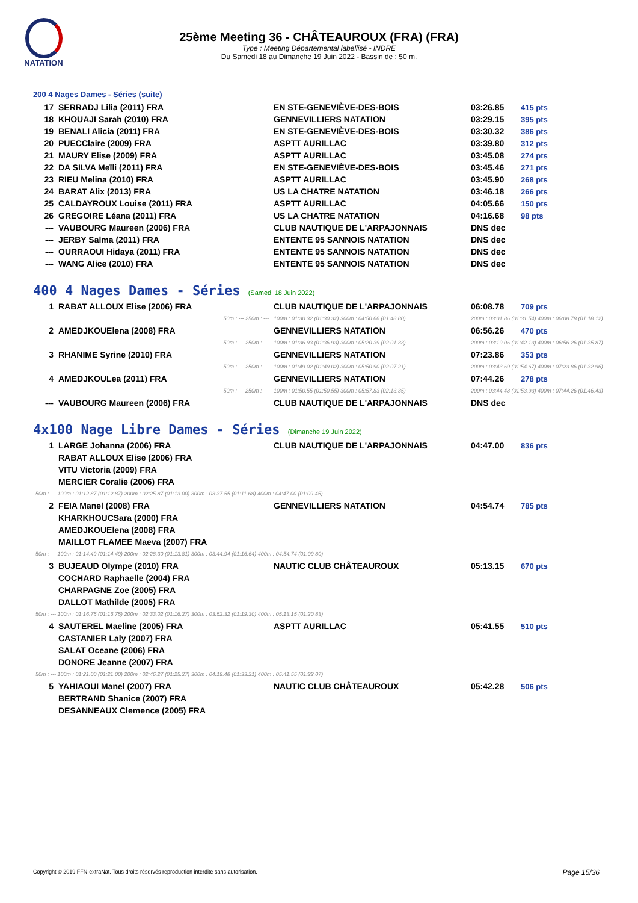NATATION
25ème Meeting 36 - CHÂTEAUROUX (FRA) (FRA)
Type : Meeting Départemental labellisé - INDRE
Du Samedi 18 au Dimanche 19 Juin 2022 - Bassin de : 50 m.
200 4 Nages Dames - Séries (suite)
| 17 | SERRADJ Lilia (2011) FRA | EN STE-GENEVIÈVE-DES-BOIS | 03:26.85 | 415 pts |
| 18 | KHOUAJI Sarah (2010) FRA | GENNEVILLIERS NATATION | 03:29.15 | 395 pts |
| 19 | BENALI Alicia (2011) FRA | EN STE-GENEVIÈVE-DES-BOIS | 03:30.32 | 386 pts |
| 20 | PUECClaire (2009) FRA | ASPTT AURILLAC | 03:39.80 | 312 pts |
| 21 | MAURY Elise (2009) FRA | ASPTT AURILLAC | 03:45.08 | 274 pts |
| 22 | DA SILVA Meïli (2011) FRA | EN STE-GENEVIÈVE-DES-BOIS | 03:45.46 | 271 pts |
| 23 | RIEU Melina (2010) FRA | ASPTT AURILLAC | 03:45.90 | 268 pts |
| 24 | BARAT Alix (2013) FRA | US LA CHATRE NATATION | 03:46.18 | 266 pts |
| 25 | CALDAYROUX Louise (2011) FRA | ASPTT AURILLAC | 04:05.66 | 150 pts |
| 26 | GREGOIRE Léana (2011) FRA | US LA CHATRE NATATION | 04:16.68 | 98 pts |
| --- | VAUBOURG Maureen (2006) FRA | CLUB NAUTIQUE DE L'ARPAJONNAIS | DNS dec | |
| --- | JERBY Salma (2011) FRA | ENTENTE 95 SANNOIS NATATION | DNS dec | |
| --- | OURRAOUI Hidaya (2011) FRA | ENTENTE 95 SANNOIS NATATION | DNS dec | |
| --- | WANG Alice (2010) FRA | ENTENTE 95 SANNOIS NATATION | DNS dec | |
400 4 Nages Dames - Séries (Samedi 18 Juin 2022)
| 1 | RABAT ALLOUX Elise (2006) FRA | CLUB NAUTIQUE DE L'ARPAJONNAIS | 06:08.78 | 709 pts |
| | 50m : --- 250m : --- | 100m : 01:30.32 (01:30.32) 300m : 04:50.66 (01:48.80) | 200m : 03:01.86 (01:31.54) 400m : 06:08.78 (01:18.12) | |
| 2 | AMEDJKOUElena (2008) FRA | GENNEVILLIERS NATATION | 06:56.26 | 470 pts |
| | 50m : --- 250m : --- | 100m : 01:36.93 (01:36.93) 300m : 05:20.39 (02:01.33) | 200m : 03:19.06 (01:42.13) 400m : 06:56.26 (01:35.87) | |
| 3 | RHANIME Syrine (2010) FRA | GENNEVILLIERS NATATION | 07:23.86 | 353 pts |
| | 50m : --- 250m : --- | 100m : 01:49.02 (01:49.02) 300m : 05:50.90 (02:07.21) | 200m : 03:43.69 (01:54.67) 400m : 07:23.86 (01:32.96) | |
| 4 | AMEDJKOULea (2011) FRA | GENNEVILLIERS NATATION | 07:44.26 | 278 pts |
| | 50m : --- 250m : --- | 100m : 01:50.55 (01:50.55) 300m : 05:57.83 (02:13.35) | 200m : 03:44.48 (01:53.93) 400m : 07:44.26 (01:46.43) | |
| --- | VAUBOURG Maureen (2006) FRA | CLUB NAUTIQUE DE L'ARPAJONNAIS | DNS dec | |
4x100 Nage Libre Dames - Séries (Dimanche 19 Juin 2022)
| 1 | LARGE Johanna (2006) FRA | CLUB NAUTIQUE DE L'ARPAJONNAIS | 04:47.00 | 836 pts |
| | RABAT ALLOUX Elise (2006) FRA | | | |
| | VITU Victoria (2009) FRA | | | |
| | MERCIER Coralie (2006) FRA | | | |
| 50m : --- 100m : 01:12.87 (01:12.87) 200m : 02:25.87 (01:13.00) 300m : 03:37.55 (01:11.68) 400m : 04:47.00 (01:09.45) | | | | |
| 2 | FEIA Manel (2008) FRA | GENNEVILLIERS NATATION | 04:54.74 | 785 pts |
| | KHARKHOUCSara (2000) FRA | | | |
| | AMEDJKOUElena (2008) FRA | | | |
| | MAILLOT FLAMEE Maeva (2007) FRA | | | |
| 50m : --- 100m : 01:14.49 (01:14.49) 200m : 02:28.30 (01:13.81) 300m : 03:44.94 (01:16.64) 400m : 04:54.74 (01:09.80) | | | | |
| 3 | BUJEAUD Olympe (2010) FRA | NAUTIC CLUB CHÂTEAUROUX | 05:13.15 | 670 pts |
| | COCHARD Raphaelle (2004) FRA | | | |
| | CHARPAGNE Zoe (2005) FRA | | | |
| | DALLOT Mathilde (2005) FRA | | | |
| 50m : --- 100m : 01:16.75 (01:16.75) 200m : 02:33.02 (01:16.27) 300m : 03:52.32 (01:19.30) 400m : 05:13.15 (01:20.83) | | | | |
| 4 | SAUTEREL Maeline (2005) FRA | ASPTT AURILLAC | 05:41.55 | 510 pts |
| | CASTANIER Laly (2007) FRA | | | |
| | SALAT Oceane (2006) FRA | | | |
| | DONORE Jeanne (2007) FRA | | | |
| 50m : --- 100m : 01:21.00 (01:21.00) 200m : 02:46.27 (01:25.27) 300m : 04:19.48 (01:33.21) 400m : 05:41.55 (01:22.07) | | | | |
| 5 | YAHIAOUI Manel (2007) FRA | NAUTIC CLUB CHÂTEAUROUX | 05:42.28 | 506 pts |
| | BERTRAND Shanice (2007) FRA | | | |
| | DESANNEAUX Clemence (2005) FRA | | | |
Copyright © 2019 FFN-extraNat. Tous droits réservés reproduction interdite sans autorisation.
Page 15/36